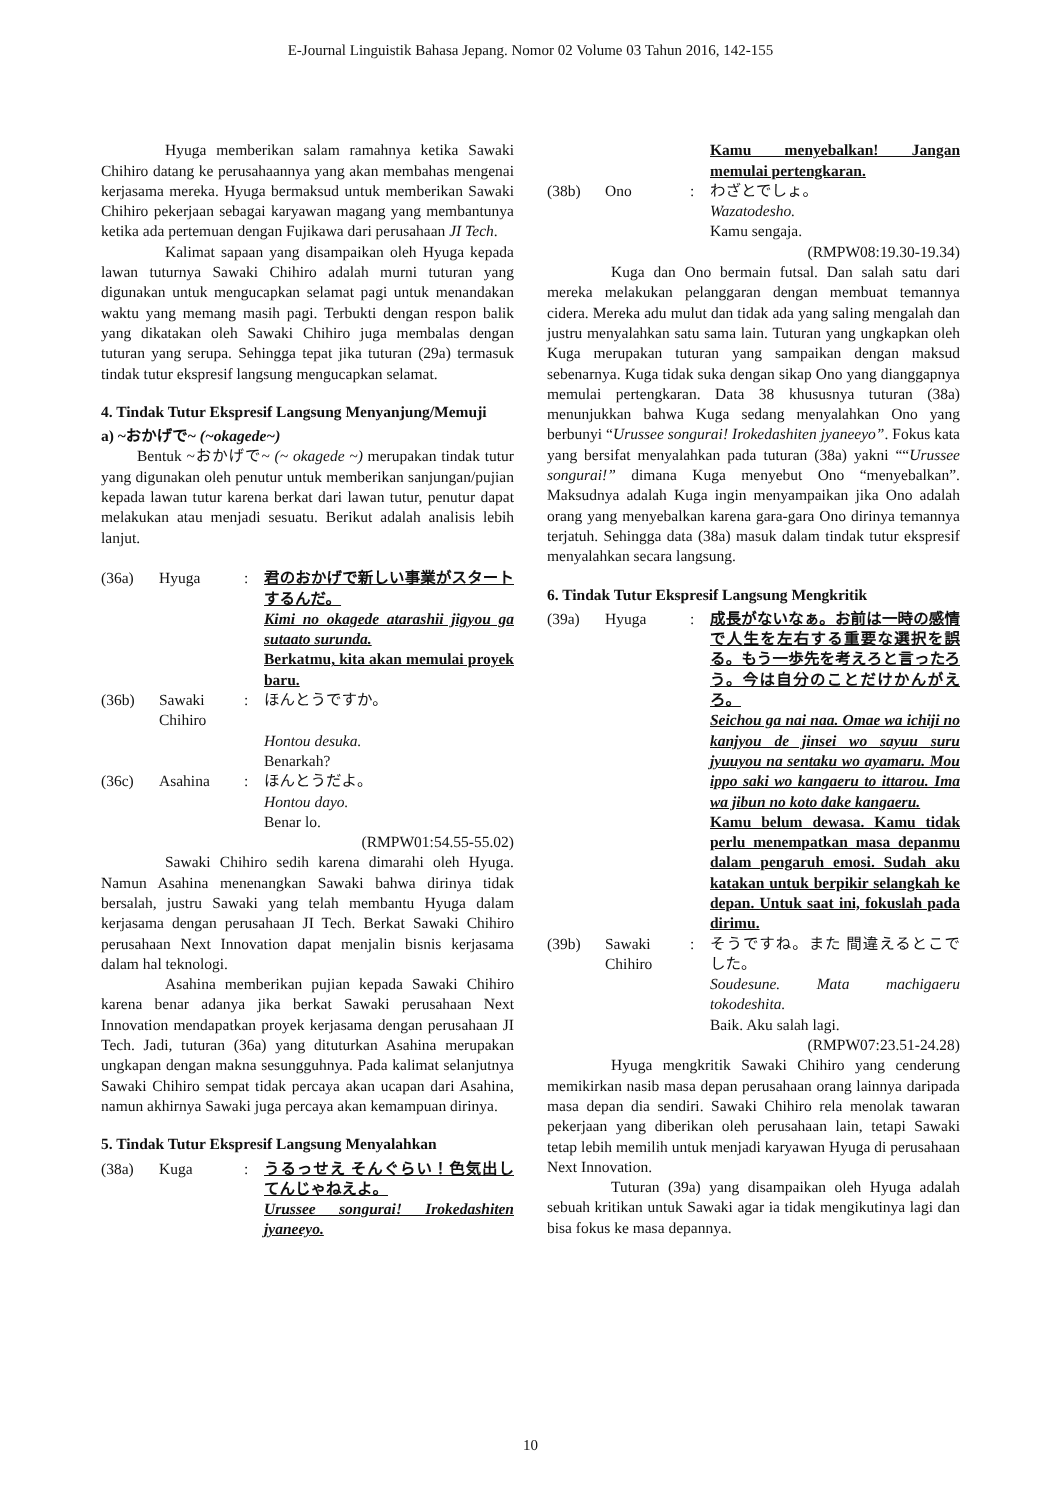E-Journal Linguistik Bahasa Jepang. Nomor 02 Volume 03 Tahun 2016, 142-155
Hyuga memberikan salam ramahnya ketika Sawaki Chihiro datang ke perusahaannya yang akan membahas mengenai kerjasama mereka. Hyuga bermaksud untuk memberikan Sawaki Chihiro pekerjaan sebagai karyawan magang yang membantunya ketika ada pertemuan dengan Fujikawa dari perusahaan JI Tech.
Kalimat sapaan yang disampaikan oleh Hyuga kepada lawan tuturnya Sawaki Chihiro adalah murni tuturan yang digunakan untuk mengucapkan selamat pagi untuk menandakan waktu yang memang masih pagi. Terbukti dengan respon balik yang dikatakan oleh Sawaki Chihiro juga membalas dengan tuturan yang serupa. Sehingga tepat jika tuturan (29a) termasuk tindak tutur ekspresif langsung mengucapkan selamat.
4. Tindak Tutur Ekspresif Langsung Menyanjung/Memuji
a) ~おかげで~ (~okagede~)
Bentuk ~おかげで~ (~ okagede ~) merupakan tindak tutur yang digunakan oleh penutur untuk memberikan sanjungan/pujian kepada lawan tutur karena berkat dari lawan tutur, penutur dapat melakukan atau menjadi sesuatu. Berikut adalah analisis lebih lanjut.
(36a) Hyuga: 君のおかげで新しい事業がスタートするんだ。
Kimi no okagede atarashii jigyou ga sutaato surunda.
Berkatmu, kita akan memulai proyek baru.
(36b) Sawaki Chihiro: ほんとうですか。
Hontou desuka.
Benarkah?
(36c) Asahina: ほんとうだよ。
Hontou dayo.
Benar lo.
(RMPW01:54.55-55.02)
Sawaki Chihiro sedih karena dimarahi oleh Hyuga. Namun Asahina menenangkan Sawaki bahwa dirinya tidak bersalah, justru Sawaki yang telah membantu Hyuga dalam kerjasama dengan perusahaan JI Tech. Berkat Sawaki Chihiro perusahaan Next Innovation dapat menjalin bisnis kerjasama dalam hal teknologi.
Asahina memberikan pujian kepada Sawaki Chihiro karena benar adanya jika berkat Sawaki perusahaan Next Innovation mendapatkan proyek kerjasama dengan perusahaan JI Tech. Jadi, tuturan (36a) yang dituturkan Asahina merupakan ungkapan dengan makna sesungguhnya. Pada kalimat selanjutnya Sawaki Chihiro sempat tidak percaya akan ucapan dari Asahina, namun akhirnya Sawaki juga percaya akan kemampuan dirinya.
5. Tindak Tutur Ekspresif Langsung Menyalahkan
(38a) Kuga: うるっせえ そんぐらい！色気出してんじゃねえよ。
Urussee songurai! Irokedashiten jyaneeyo.
Kamu menyebalkan! Jangan memulai pertengkaran.
(38b) Ono: わざとでしょ。
Wazatodesho.
Kamu sengaja.
(RMPW08:19.30-19.34)
Kuga dan Ono bermain futsal. Dan salah satu dari mereka melakukan pelanggaran dengan membuat temannya cidera. Mereka adu mulut dan tidak ada yang saling mengalah dan justru menyalahkan satu sama lain. Tuturan yang ungkapkan oleh Kuga merupakan tuturan yang sampaikan dengan maksud sebenarnya. Kuga tidak suka dengan sikap Ono yang dianggapnya memulai pertengkaran. Data 38 khususnya tuturan (38a) menunjukkan bahwa Kuga sedang menyalahkan Ono yang berbunyi “Urussee songurai! Irokedashiten jyaneeyo”. Fokus kata yang bersifat menyalahkan pada tuturan (38a) yakni ““Urussee songurai!” dimana Kuga menyebut Ono “menyebalkan”. Maksudnya adalah Kuga ingin menyampaikan jika Ono adalah orang yang menyebalkan karena gara-gara Ono dirinya temannya terjatuh. Sehingga data (38a) masuk dalam tindak tutur ekspresif menyalahkan secara langsung.
6. Tindak Tutur Ekspresif Langsung Mengkritik
(39a) Hyuga: 成長がないなぁ。お前は一時の感情で人生を左右する重要な選択を誤る。もう一歩先を考えろと言ったろう。今は自分のことだけかんがえろ。
Seichou ga nai naa. Omae wa ichiji no kanjyou de jinsei wo sayuu suru jyuuyou na sentaku wo ayamaru. Mou ippo saki wo kangaeru to ittarou. Ima wa jibun no koto dake kangaeru.
Kamu belum dewasa. Kamu tidak perlu menempatkan masa depanmu dalam pengaruh emosi. Sudah aku katakan untuk berpikir selangkah ke depan. Untuk saat ini, fokuslah pada dirimu.
(39b) Sawaki Chihiro: そうですね。また 間違えるとこでした。
Soudesune. Mata machigaeru tokodeshita.
Baik. Aku salah lagi.
(RMPW07:23.51-24.28)
Hyuga mengkritik Sawaki Chihiro yang cenderung memikirkan nasib masa depan perusahaan orang lainnya daripada masa depan dia sendiri. Sawaki Chihiro rela menolak tawaran pekerjaan yang diberikan oleh perusahaan lain, tetapi Sawaki tetap lebih memilih untuk menjadi karyawan Hyuga di perusahaan Next Innovation.
Tuturan (39a) yang disampaikan oleh Hyuga adalah sebuah kritikan untuk Sawaki agar ia tidak mengikutinya lagi dan bisa fokus ke masa depannya.
10